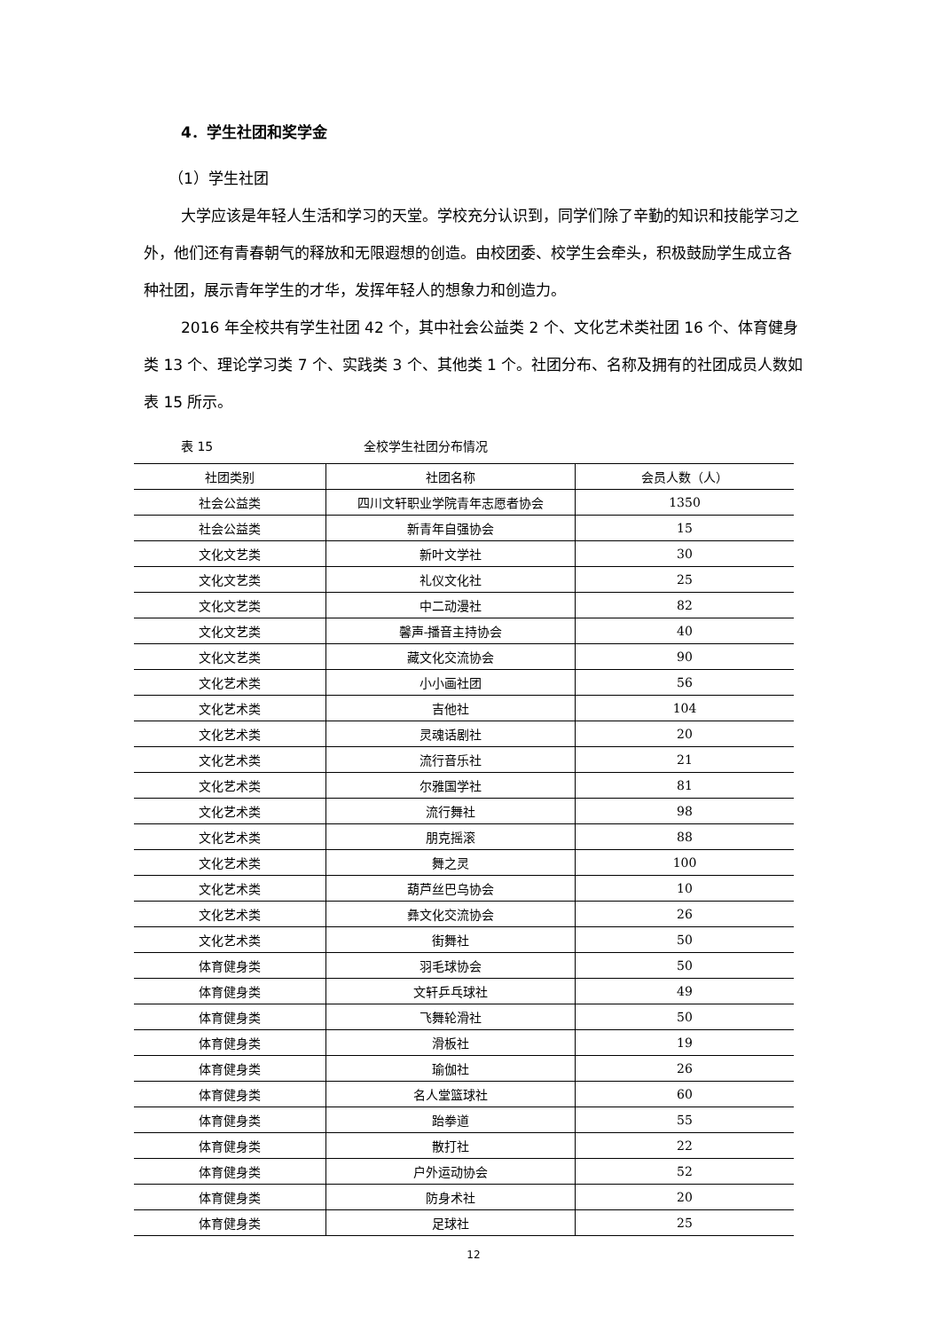4．学生社团和奖学金
（1）学生社团
大学应该是年轻人生活和学习的天堂。学校充分认识到，同学们除了辛勤的知识和技能学习之外，他们还有青春朝气的释放和无限遐想的创造。由校团委、校学生会牵头，积极鼓励学生成立各种社团，展示青年学生的才华，发挥年轻人的想象力和创造力。
2016 年全校共有学生社团 42 个，其中社会公益类 2 个、文化艺术类社团 16 个、体育健身类 13 个、理论学习类 7 个、实践类 3 个、其他类 1 个。社团分布、名称及拥有的社团成员人数如表 15 所示。
表 15 全校学生社团分布情况
| 社团类别 | 社团名称 | 会员人数（人） |
| --- | --- | --- |
| 社会公益类 | 四川文轩职业学院青年志愿者协会 | 1350 |
| 社会公益类 | 新青年自强协会 | 15 |
| 文化文艺类 | 新叶文学社 | 30 |
| 文化文艺类 | 礼仪文化社 | 25 |
| 文化文艺类 | 中二动漫社 | 82 |
| 文化文艺类 | 馨声-播音主持协会 | 40 |
| 文化文艺类 | 藏文化交流协会 | 90 |
| 文化艺术类 | 小小画社团 | 56 |
| 文化艺术类 | 吉他社 | 104 |
| 文化艺术类 | 灵魂话剧社 | 20 |
| 文化艺术类 | 流行音乐社 | 21 |
| 文化艺术类 | 尔雅国学社 | 81 |
| 文化艺术类 | 流行舞社 | 98 |
| 文化艺术类 | 朋克摇滚 | 88 |
| 文化艺术类 | 舞之灵 | 100 |
| 文化艺术类 | 葫芦丝巴乌协会 | 10 |
| 文化艺术类 | 彝文化交流协会 | 26 |
| 文化艺术类 | 街舞社 | 50 |
| 体育健身类 | 羽毛球协会 | 50 |
| 体育健身类 | 文轩乒乓球社 | 49 |
| 体育健身类 | 飞舞轮滑社 | 50 |
| 体育健身类 | 滑板社 | 19 |
| 体育健身类 | 瑜伽社 | 26 |
| 体育健身类 | 名人堂篮球社 | 60 |
| 体育健身类 | 跆拳道 | 55 |
| 体育健身类 | 散打社 | 22 |
| 体育健身类 | 户外运动协会 | 52 |
| 体育健身类 | 防身术社 | 20 |
| 体育健身类 | 足球社 | 25 |
12